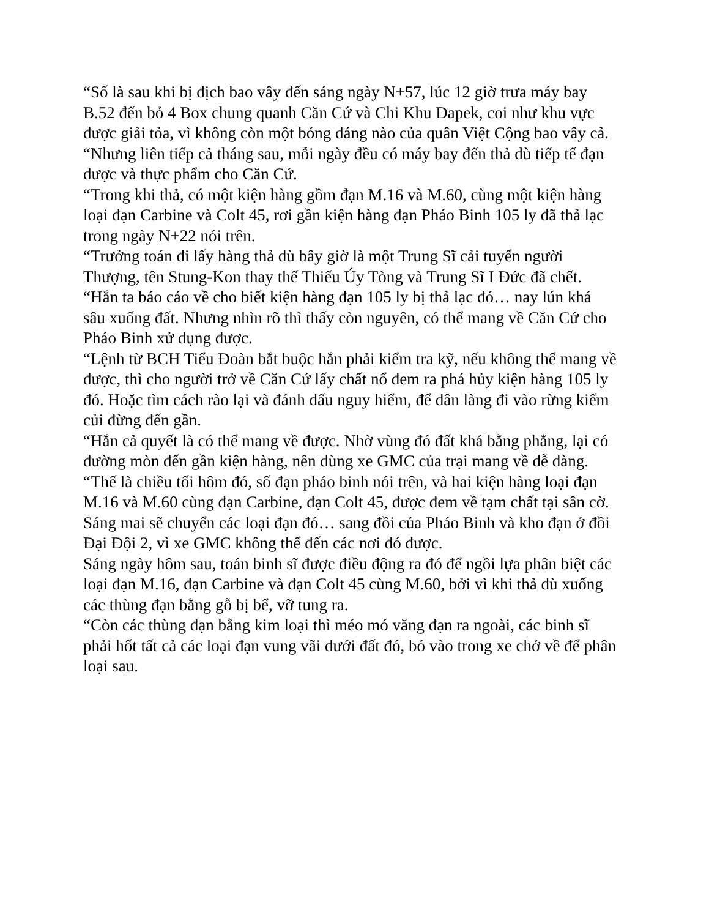“Số là sau khi bị địch bao vây đến sáng ngày N+57, lúc 12 giờ trưa máy bay B.52 đến bỏ 4 Box chung quanh Căn Cứ và Chi Khu Dapek, coi như khu vực được giải tỏa, vì không còn một bóng dáng nào của quân Việt Cộng bao vây cả.
“Nhưng liên tiếp cả tháng sau, mỗi ngày đều có máy bay đến thả dù tiếp tế đạn dược và thực phẩm cho Căn Cứ.
“Trong khi thả, có một kiện hàng gồm đạn M.16 và M.60, cùng một kiện hàng loại đạn Carbine và Colt 45, rơi gần kiện hàng đạn Pháo Binh 105 ly đã thả lạc trong ngày N+22 nói trên.
“Trưởng toán đi lấy hàng thả dù bây giờ là một Trung Sĩ cải tuyển người Thượng, tên Stung-Kon thay thế Thiếu Úy Tòng và Trung Sĩ I Đức đã chết.
“Hắn ta báo cáo về cho biết kiện hàng đạn 105 ly bị thả lạc đó… nay lún khá sâu xuống đất. Nhưng nhìn rõ thì thấy còn nguyên, có thể mang về Căn Cứ cho Pháo Binh xử dụng được.
“Lệnh từ BCH Tiểu Đoàn bắt buộc hắn phải kiểm tra kỹ, nếu không thể mang về được, thì cho người trở về Căn Cứ lấy chất nổ đem ra phá hủy kiện hàng 105 ly đó. Hoặc tìm cách rào lại và đánh dấu nguy hiểm, để dân làng đi vào rừng kiếm củi đừng đến gần.
“Hắn cả quyết là có thể mang về được. Nhờ vùng đó đất khá bằng phẳng, lại có đường mòn đến gần kiện hàng, nên dùng xe GMC của trại mang về dễ dàng.
“Thế là chiều tối hôm đó, số đạn pháo binh nói trên, và hai kiện hàng loại đạn M.16 và M.60 cùng đạn Carbine, đạn Colt 45, được đem về tạm chất tại sân cờ. Sáng mai sẽ chuyển các loại đạn đó… sang đồi của Pháo Binh và kho đạn ở đồi Đại Đội 2, vì xe GMC không thể đến các nơi đó được.
Sáng ngày hôm sau, toán binh sĩ được điều động ra đó để ngồi lựa phân biệt các loại đạn M.16, đạn Carbine và đạn Colt 45 cùng M.60, bởi vì khi thả dù xuống các thùng đạn bằng gỗ bị bể, vỡ tung ra.
“Còn các thùng đạn bằng kim loại thì méo mó văng đạn ra ngoài, các binh sĩ phải hốt tất cả các loại đạn vung vãi dưới đất đó, bỏ vào trong xe chở về để phân loại sau.